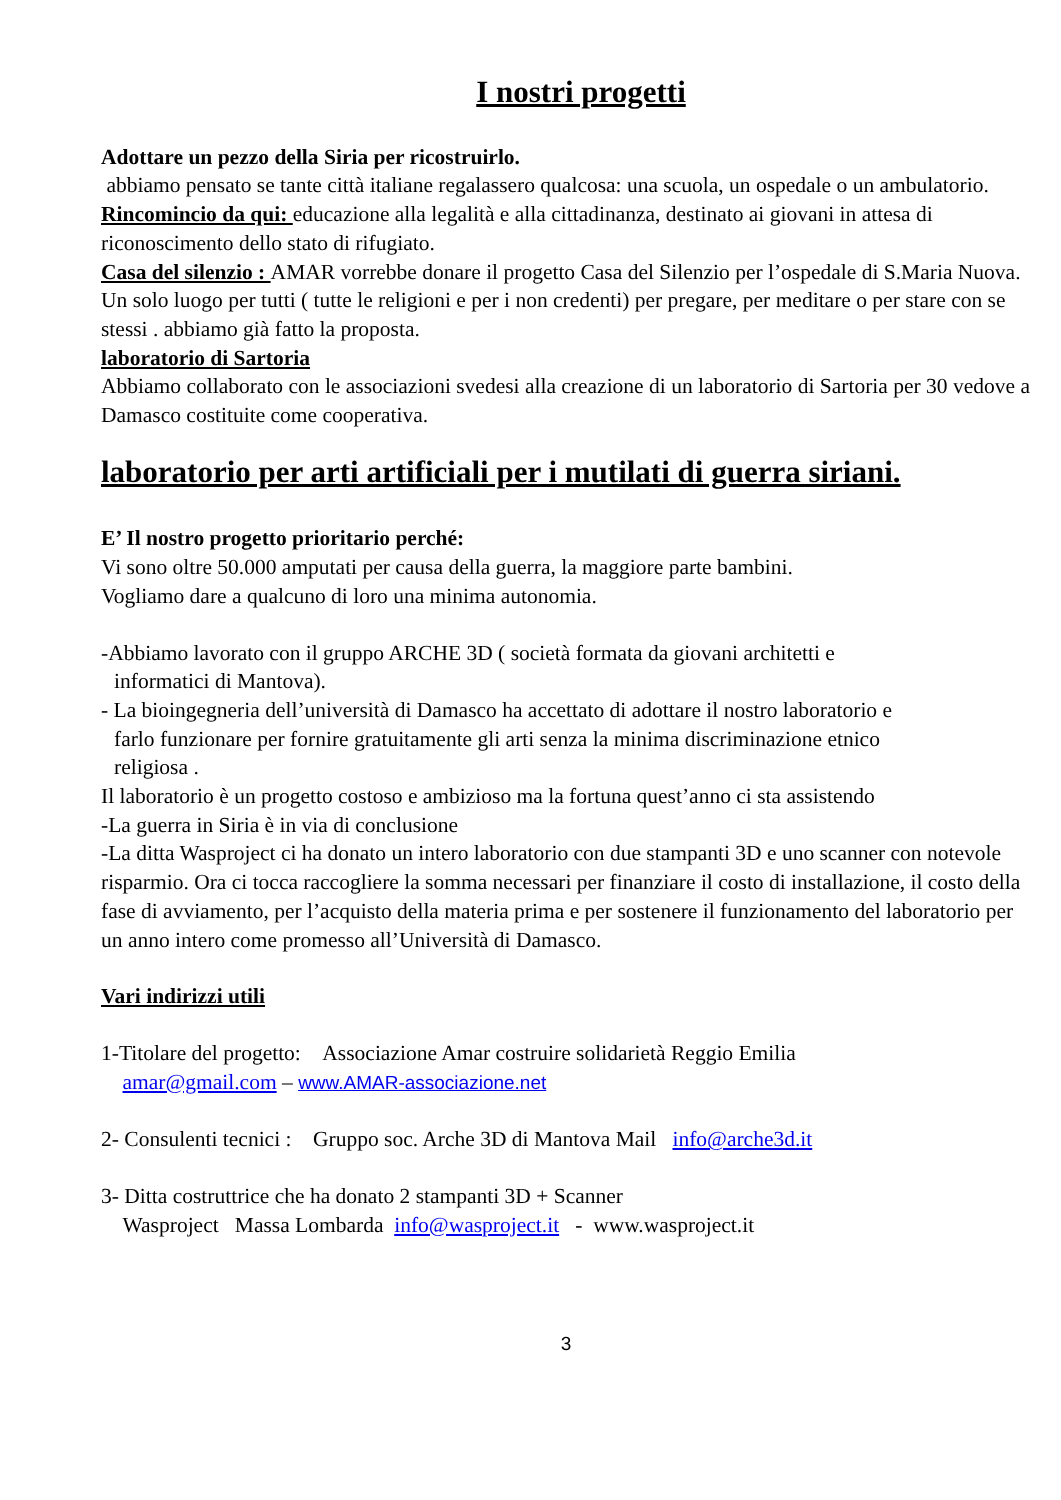I nostri progetti
Adottare un pezzo della Siria per ricostruirlo.
abbiamo pensato se tante città italiane regalassero qualcosa: una scuola, un ospedale o un ambulatorio.
Rincomincio da qui: educazione alla legalità e alla cittadinanza, destinato ai giovani in attesa di riconoscimento dello stato di rifugiato.
Casa del silenzio : AMAR vorrebbe donare il progetto Casa del Silenzio per l’ospedale di S.Maria Nuova. Un solo luogo per tutti ( tutte le religioni e per i non credenti) per pregare, per meditare o per stare con se stessi . abbiamo già fatto la proposta.
laboratorio di Sartoria
Abbiamo collaborato con le associazioni svedesi alla creazione di un laboratorio di Sartoria per 30 vedove a Damasco costituite come cooperativa.
laboratorio per arti artificiali per i mutilati di guerra siriani.
E’ Il nostro progetto prioritario perché:
Vi sono oltre 50.000 amputati per causa della guerra, la maggiore parte bambini.
Vogliamo dare a qualcuno di loro una minima autonomia.
-Abbiamo lavorato con il gruppo ARCHE 3D ( società formata da giovani architetti e
informatici di Mantova).
- La bioingegneria dell’università di Damasco ha accettato di adottare il nostro laboratorio e
farlo funzionare per fornire gratuitamente gli arti senza la minima discriminazione etnico
religiosa .
Il laboratorio è un progetto costoso e ambizioso ma la fortuna quest’anno ci sta assistendo
-La guerra in Siria è in via di conclusione
-La ditta Wasproject ci ha donato un intero laboratorio con due stampanti 3D e uno scanner con notevole risparmio. Ora ci tocca raccogliere la somma necessari per finanziare il costo di installazione, il costo della fase di avviamento, per l’acquisto della materia prima e per sostenere il funzionamento del laboratorio per un anno intero come promesso all’Università di Damasco.
Vari indirizzi utili
1-Titolare del progetto: Associazione Amar costruire solidarietà Reggio Emilia
amar@gmail.com – www.AMAR-associazione.net
2- Consulenti tecnici : Gruppo soc. Arche 3D di Mantova Mail info@arche3d.it
3- Ditta costruttrice che ha donato 2 stampanti 3D + Scanner
Wasproject Massa Lombarda info@wasproject.it - www.wasproject.it
3